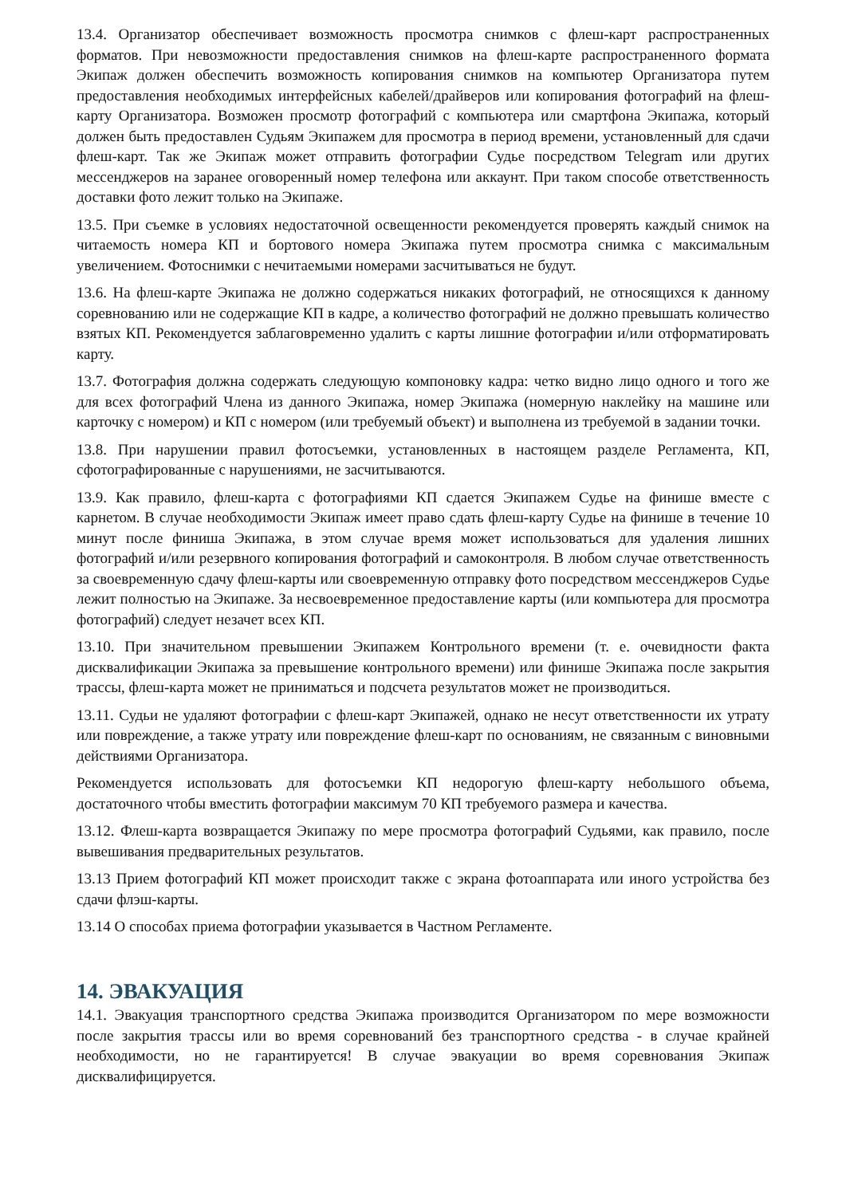13.4. Организатор обеспечивает возможность просмотра снимков с флеш-карт распространенных форматов. При невозможности предоставления снимков на флеш-карте распространенного формата Экипаж должен обеспечить возможность копирования снимков на компьютер Организатора путем предоставления необходимых интерфейсных кабелей/драйверов или копирования фотографий на флеш-карту Организатора. Возможен просмотр фотографий с компьютера или смартфона Экипажа, который должен быть предоставлен Судьям Экипажем для просмотра в период времени, установленный для сдачи флеш-карт. Так же Экипаж может отправить фотографии Судье посредством Telegram или других мессенджеров на заранее оговоренный номер телефона или аккаунт. При таком способе ответственность доставки фото лежит только на Экипаже.
13.5. При съемке в условиях недостаточной освещенности рекомендуется проверять каждый снимок на читаемость номера КП и бортового номера Экипажа путем просмотра снимка с максимальным увеличением. Фотоснимки с нечитаемыми номерами засчитываться не будут.
13.6. На флеш-карте Экипажа не должно содержаться никаких фотографий, не относящихся к данному соревнованию или не содержащие КП в кадре, а количество фотографий не должно превышать количество взятых КП. Рекомендуется заблаговременно удалить с карты лишние фотографии и/или отформатировать карту.
13.7. Фотография должна содержать следующую компоновку кадра: четко видно лицо одного и того же для всех фотографий Члена из данного Экипажа, номер Экипажа (номерную наклейку на машине или карточку с номером) и КП с номером (или требуемый объект) и выполнена из требуемой в задании точки.
13.8. При нарушении правил фотосъемки, установленных в настоящем разделе Регламента, КП, сфотографированные с нарушениями, не засчитываются.
13.9. Как правило, флеш-карта с фотографиями КП сдается Экипажем Судье на финише вместе с карнетом. В случае необходимости Экипаж имеет право сдать флеш-карту Судье на финише в течение 10 минут после финиша Экипажа, в этом случае время может использоваться для удаления лишних фотографий и/или резервного копирования фотографий и самоконтроля. В любом случае ответственность за своевременную сдачу флеш-карты или своевременную отправку фото посредством мессенджеров Судье лежит полностью на Экипаже. За несвоевременное предоставление карты (или компьютера для просмотра фотографий) следует незачет всех КП.
13.10. При значительном превышении Экипажем Контрольного времени (т. е. очевидности факта дисквалификации Экипажа за превышение контрольного времени) или финише Экипажа после закрытия трассы, флеш-карта может не приниматься и подсчета результатов может не производиться.
13.11. Судьи не удаляют фотографии с флеш-карт Экипажей, однако не несут ответственности их утрату или повреждение, а также утрату или повреждение флеш-карт по основаниям, не связанным с виновными действиями Организатора.
Рекомендуется использовать для фотосъемки КП недорогую флеш-карту небольшого объема, достаточного чтобы вместить фотографии максимум 70 КП требуемого размера и качества.
13.12. Флеш-карта возвращается Экипажу по мере просмотра фотографий Судьями, как правило, после вывешивания предварительных результатов.
13.13 Прием фотографий КП может происходит также с экрана фотоаппарата или иного устройства без сдачи флэш-карты.
13.14 О способах приема фотографии указывается в Частном Регламенте.
14. ЭВАКУАЦИЯ
14.1. Эвакуация транспортного средства Экипажа производится Организатором по мере возможности после закрытия трассы или во время соревнований без транспортного средства - в случае крайней необходимости, но не гарантируется! В случае эвакуации во время соревнования Экипаж дисквалифицируется.